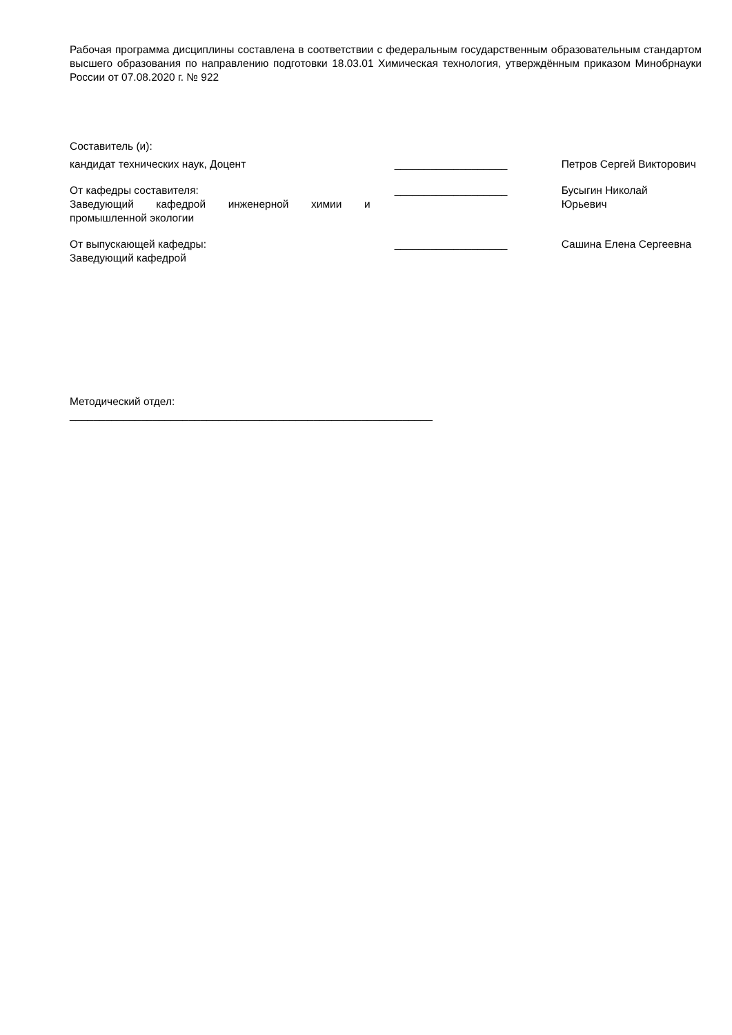Рабочая программа дисциплины составлена в соответствии с федеральным государственным образовательным стандартом высшего образования по направлению подготовки 18.03.01 Химическая технология, утверждённым приказом Минобрнауки России от 07.08.2020 г. № 922
Составитель (и):
кандидат технических наук, Доцент ___________________ Петров Сергей Викторович
От кафедры составителя:
Заведующий кафедрой инженерной химии и промышленной экологии
___________________ Бусыгин Николай
Юрьевич
От выпускающей кафедры:
Заведующий кафедрой
___________________ Сашина Елена Сергеевна
Методический отдел:
_____________________________________________________________